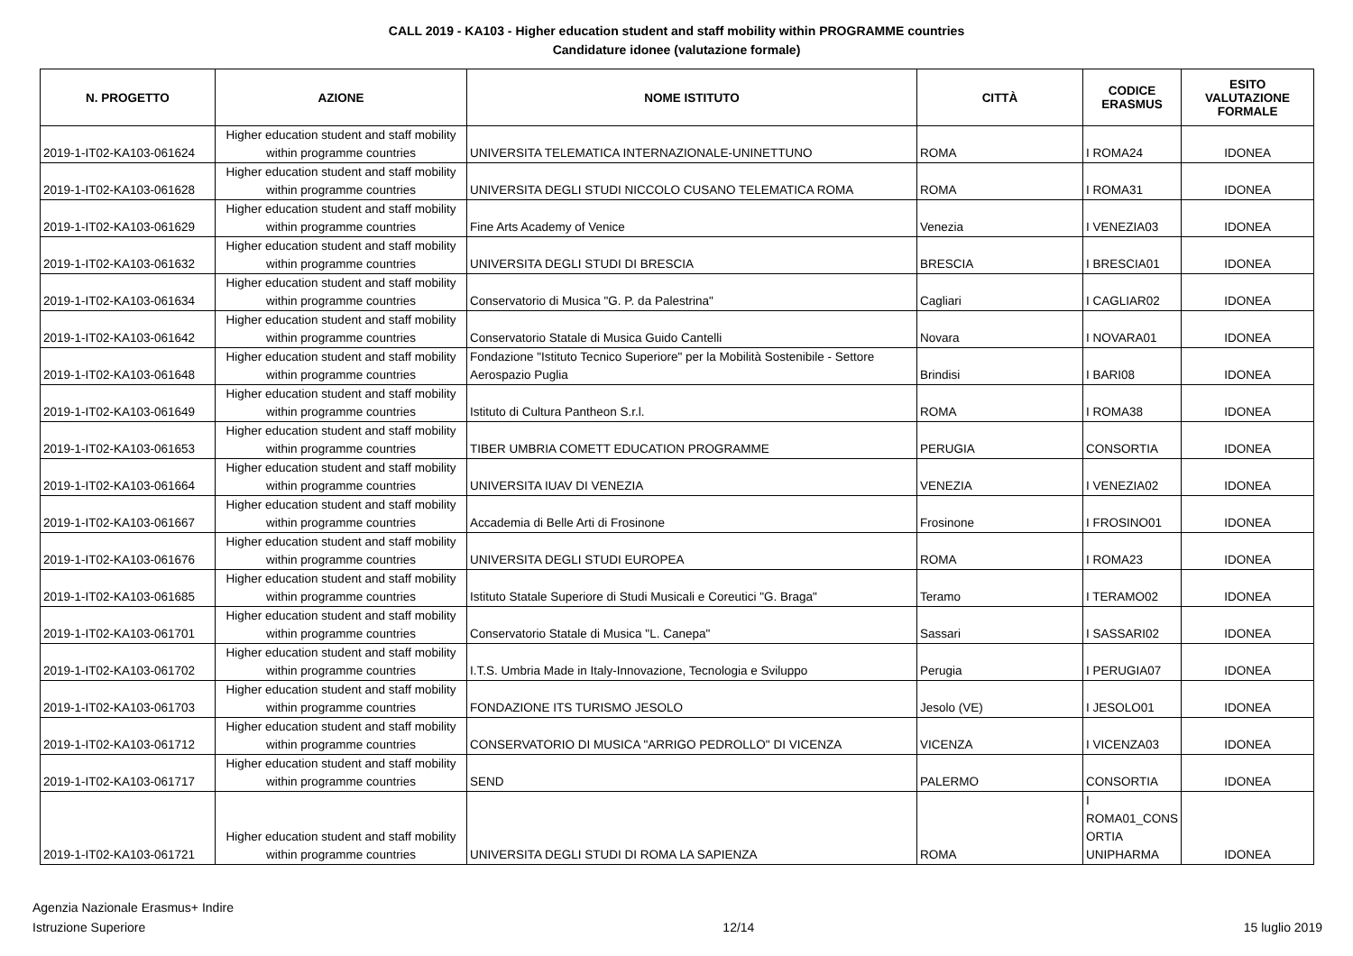CALL 2019 - KA103 - Higher education student and staff mobility within PROGRAMME countries
Candidature idonee (valutazione formale)
| N. PROGETTO | AZIONE | NOME ISTITUTO | CITTÀ | CODICE ERASMUS | ESITO VALUTAZIONE FORMALE |
| --- | --- | --- | --- | --- | --- |
| 2019-1-IT02-KA103-061624 | Higher education student and staff mobility within programme countries | UNIVERSITA TELEMATICA INTERNAZIONALE-UNINETTUNO | ROMA | I ROMA24 | IDONEA |
| 2019-1-IT02-KA103-061628 | Higher education student and staff mobility within programme countries | UNIVERSITA DEGLI STUDI NICCOLO CUSANO TELEMATICA ROMA | ROMA | I ROMA31 | IDONEA |
| 2019-1-IT02-KA103-061629 | Higher education student and staff mobility within programme countries | Fine Arts Academy of Venice | Venezia | I VENEZIA03 | IDONEA |
| 2019-1-IT02-KA103-061632 | Higher education student and staff mobility within programme countries | UNIVERSITA DEGLI STUDI DI BRESCIA | BRESCIA | I BRESCIA01 | IDONEA |
| 2019-1-IT02-KA103-061634 | Higher education student and staff mobility within programme countries | Conservatorio di Musica "G. P. da Palestrina" | Cagliari | I CAGLIAR02 | IDONEA |
| 2019-1-IT02-KA103-061642 | Higher education student and staff mobility within programme countries | Conservatorio Statale di Musica Guido Cantelli | Novara | I NOVARA01 | IDONEA |
| 2019-1-IT02-KA103-061648 | Higher education student and staff mobility within programme countries | Fondazione "Istituto Tecnico Superiore" per la Mobilità Sostenibile - Settore Aerospazio Puglia | Brindisi | I BARI08 | IDONEA |
| 2019-1-IT02-KA103-061649 | Higher education student and staff mobility within programme countries | Istituto di Cultura Pantheon S.r.l. | ROMA | I ROMA38 | IDONEA |
| 2019-1-IT02-KA103-061653 | Higher education student and staff mobility within programme countries | TIBER UMBRIA COMETT EDUCATION PROGRAMME | PERUGIA | CONSORTIA | IDONEA |
| 2019-1-IT02-KA103-061664 | Higher education student and staff mobility within programme countries | UNIVERSITA IUAV DI VENEZIA | VENEZIA | I VENEZIA02 | IDONEA |
| 2019-1-IT02-KA103-061667 | Higher education student and staff mobility within programme countries | Accademia di Belle Arti di Frosinone | Frosinone | I FROSINO01 | IDONEA |
| 2019-1-IT02-KA103-061676 | Higher education student and staff mobility within programme countries | UNIVERSITA DEGLI STUDI EUROPEA | ROMA | I ROMA23 | IDONEA |
| 2019-1-IT02-KA103-061685 | Higher education student and staff mobility within programme countries | Istituto Statale Superiore di Studi Musicali e Coreutici "G. Braga" | Teramo | I TERAMO02 | IDONEA |
| 2019-1-IT02-KA103-061701 | Higher education student and staff mobility within programme countries | Conservatorio Statale di Musica "L. Canepa" | Sassari | I SASSARI02 | IDONEA |
| 2019-1-IT02-KA103-061702 | Higher education student and staff mobility within programme countries | I.T.S. Umbria Made in Italy-Innovazione, Tecnologia e Sviluppo | Perugia | I PERUGIA07 | IDONEA |
| 2019-1-IT02-KA103-061703 | Higher education student and staff mobility within programme countries | FONDAZIONE ITS TURISMO JESOLO | Jesolo (VE) | I JESOLO01 | IDONEA |
| 2019-1-IT02-KA103-061712 | Higher education student and staff mobility within programme countries | CONSERVATORIO DI MUSICA "ARRIGO PEDROLLO" DI VICENZA | VICENZA | I VICENZA03 | IDONEA |
| 2019-1-IT02-KA103-061717 | Higher education student and staff mobility within programme countries | SEND | PALERMO | CONSORTIA | IDONEA |
| 2019-1-IT02-KA103-061721 | Higher education student and staff mobility within programme countries | UNIVERSITA DEGLI STUDI DI ROMA LA SAPIENZA | ROMA | I ROMA01_CONS ORTIA UNIPHARMA | IDONEA |
Agenzia Nazionale Erasmus+ Indire
Istruzione Superiore
12/14
15 luglio 2019